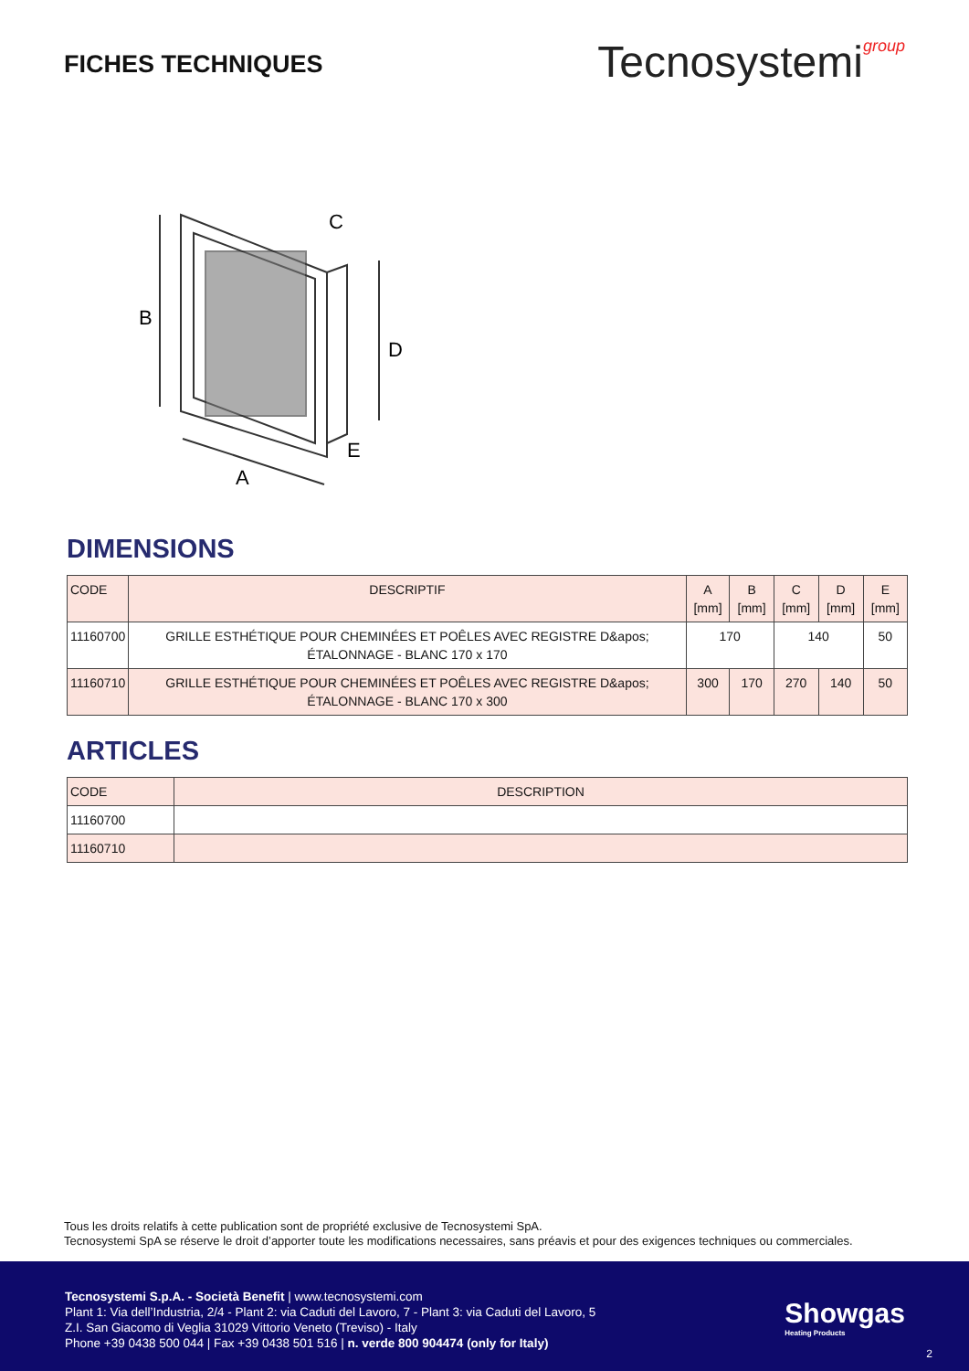FICHES TECHNIQUES
Tecnosystemi group
B
D
C
E
A
DIMENSIONS
| CODE | DESCRIPTIF | A [mm] | B [mm] | C [mm] | D [mm] | E [mm] |
| --- | --- | --- | --- | --- | --- | --- |
| 11160700 | GRILLE ESTHÉTIQUE POUR CHEMINÉES ET POÊLES AVEC REGISTRE D&apos; ÉTALONNAGE - BLANC 170 x 170 | 170 | | 140 | | 50 |
| 11160710 | GRILLE ESTHÉTIQUE POUR CHEMINÉES ET POÊLES AVEC REGISTRE D&apos; ÉTALONNAGE - BLANC 170 x 300 | 300 | 170 | 270 | 140 | 50 |
ARTICLES
| CODE | DESCRIPTION |
| --- | --- |
| 11160700 | |
| 11160710 | |
Tous les droits relatifs à cette publication sont de propriété exclusive de Tecnosystemi SpA.
Tecnosystemi SpA se réserve le droit d’apporter toute les modifications necessaires, sans préavis et pour des exigences techniques ou commerciales.
Tecnosystemi S.p.A. - Società Benefit | www.tecnosystemi.com
Plant 1: Via dell’Industria, 2/4 - Plant 2: via Caduti del Lavoro, 7 - Plant 3: via Caduti del Lavoro, 5
Z.I. San Giacomo di Veglia 31029 Vittorio Veneto (Treviso) - Italy
Phone +39 0438 500 044 | Fax +39 0438 501 516 | n. verde 800 904474 (only for Italy)
Showgas
Heating Products
2